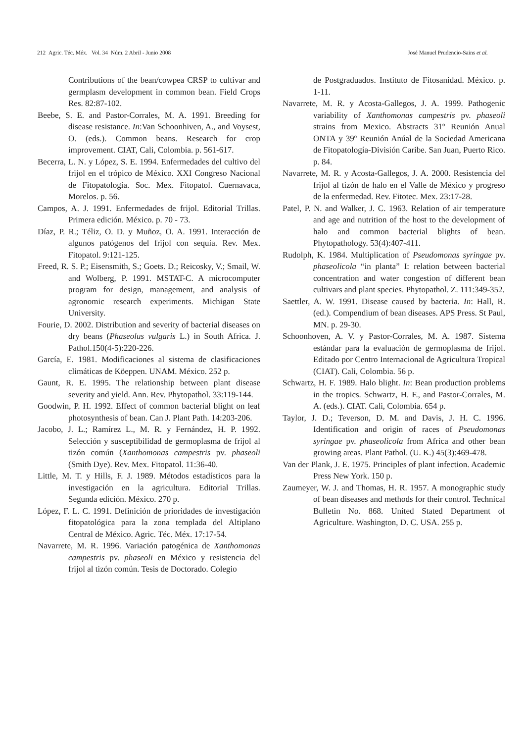212 Agric. Téc. Méx. Vol. 34 Núm. 2 Abril - Junio 2008 José Manuel Prudencio-Sains et al.
Contributions of the bean/cowpea CRSP to cultivar and germplasm development in common bean. Field Crops Res. 82:87-102.
Beebe, S. E. and Pastor-Corrales, M. A. 1991. Breeding for disease resistance. In:Van Schoonhiven, A., and Voysest, O. (eds.). Common beans. Research for crop improvement. CIAT, Cali, Colombia. p. 561-617.
Becerra, L. N. y López, S. E. 1994. Enfermedades del cultivo del frijol en el trópico de México. XXI Congreso Nacional de Fitopatología. Soc. Mex. Fitopatol. Cuernavaca, Morelos. p. 56.
Campos, A. J. 1991. Enfermedades de frijol. Editorial Trillas. Primera edición. México. p. 70 - 73.
Díaz, P. R.; Téliz, O. D. y Muñoz, O. A. 1991. Interacción de algunos patógenos del frijol con sequía. Rev. Mex. Fitopatol. 9:121-125.
Freed, R. S. P.; Eisensmith, S.; Goets. D.; Reicosky, V.; Smail, W. and Wolberg, P. 1991. MSTAT-C. A microcomputer program for design, management, and analysis of agronomic research experiments. Michigan State University.
Fourie, D. 2002. Distribution and severity of bacterial diseases on dry beans (Phaseolus vulgaris L.) in South Africa. J. Pathol.150(4-5):220-226.
García, E. 1981. Modificaciones al sistema de clasificaciones climáticas de Köeppen. UNAM. México. 252 p.
Gaunt, R. E. 1995. The relationship between plant disease severity and yield. Ann. Rev. Phytopathol. 33:119-144.
Goodwin, P. H. 1992. Effect of common bacterial blight on leaf photosynthesis of bean. Can J. Plant Path. 14:203-206.
Jacobo, J. L.; Ramírez L., M. R. y Fernández, H. P. 1992. Selección y susceptibilidad de germoplasma de frijol al tizón común (Xanthomonas campestris pv. phaseoli (Smith Dye). Rev. Mex. Fitopatol. 11:36-40.
Little, M. T. y Hills, F. J. 1989. Métodos estadísticos para la investigación en la agricultura. Editorial Trillas. Segunda edición. México. 270 p.
López, F. L. C. 1991. Definición de prioridades de investigación fitopatológica para la zona templada del Altiplano Central de México. Agric. Téc. Méx. 17:17-54.
Navarrete, M. R. 1996. Variación patogénica de Xanthomonas campestris pv. phaseoli en México y resistencia del frijol al tizón común. Tesis de Doctorado. Colegio
de Postgraduados. Instituto de Fitosanidad. México. p. 1-11.
Navarrete, M. R. y Acosta-Gallegos, J. A. 1999. Pathogenic variability of Xanthomonas campestris pv. phaseoli strains from Mexico. Abstracts 31º Reunión Anual ONTA y 39º Reunión Anúal de la Sociedad Americana de Fitopatología-División Caribe. San Juan, Puerto Rico. p. 84.
Navarrete, M. R. y Acosta-Gallegos, J. A. 2000. Resistencia del frijol al tizón de halo en el Valle de México y progreso de la enfermedad. Rev. Fitotec. Mex. 23:17-28.
Patel, P. N. and Walker, J. C. 1963. Relation of air temperature and age and nutrition of the host to the development of halo and common bacterial blights of bean. Phytopathology. 53(4):407-411.
Rudolph, K. 1984. Multiplication of Pseudomonas syringae pv. phaseolicola “in planta” I: relation between bacterial concentration and water congestion of different bean cultivars and plant species. Phytopathol. Z. 111:349-352.
Saettler, A. W. 1991. Disease caused by bacteria. In: Hall, R. (ed.). Compendium of bean diseases. APS Press. St Paul, MN. p. 29-30.
Schoonhoven, A. V. y Pastor-Corrales, M. A. 1987. Sistema estándar para la evaluación de germoplasma de frijol. Editado por Centro Internacional de Agricultura Tropical (CIAT). Cali, Colombia. 56 p.
Schwartz, H. F. 1989. Halo blight. In: Bean production problems in the tropics. Schwartz, H. F., and Pastor-Corrales, M. A. (eds.). CIAT. Cali, Colombia. 654 p.
Taylor, J. D.; Teverson, D. M. and Davis, J. H. C. 1996. Identification and origin of races of Pseudomonas syringae pv. phaseolicola from Africa and other bean growing areas. Plant Pathol. (U. K.) 45(3):469-478.
Van der Plank, J. E. 1975. Principles of plant infection. Academic Press New York. 150 p.
Zaumeyer, W. J. and Thomas, H. R. 1957. A monographic study of bean diseases and methods for their control. Technical Bulletin No. 868. United Stated Department of Agriculture. Washington, D. C. USA. 255 p.